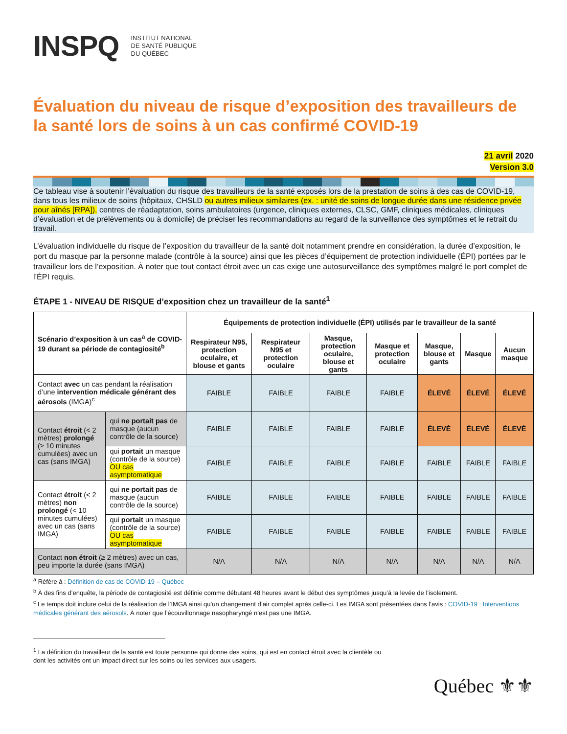INSPQ
INSTITUT NATIONAL
DE SANTÉ PUBLIQUE
DU QUÉBEC
Évaluation du niveau de risque d’exposition des travailleurs de la santé lors de soins à un cas confirmé COVID-19
21 avril 2020
Version 3.0
Ce tableau vise à soutenir l’évaluation du risque des travailleurs de la santé exposés lors de la prestation de soins à des cas de COVID-19, dans tous les milieux de soins (hôpitaux, CHSLD ou autres milieux similaires (ex. : unité de soins de longue durée dans une résidence privée pour aînés [RPA]), centres de réadaptation, soins ambulatoires (urgence, cliniques externes, CLSC, GMF, cliniques médicales, cliniques d’évaluation et de prélèvements ou à domicile) de préciser les recommandations au regard de la surveillance des symptômes et le retrait du travail.
L’évaluation individuelle du risque de l’exposition du travailleur de la santé doit notamment prendre en considération, la durée d’exposition, le port du masque par la personne malade (contrôle à la source) ainsi que les pièces d’équipement de protection individuelle (ÉPI) portées par le travailleur lors de l’exposition. À noter que tout contact étroit avec un cas exige une autosurveillance des symptômes malgré le port complet de l’ÉPI requis.
ÉTAPE 1 - NIVEAU DE RISQUE d’exposition chez un travailleur de la santé<sup>1</sup>
| Scénario d’exposition à un cas<sup>a</sup> de COVID-19 durant sa période de contagiosité<sup>b</sup> | | Équipements de protection individuelle (ÉPI) utilisés par le travailleur de la santé | | | | | | |
| --- | --- | --- | --- | --- | --- | --- | --- | --- |
| | | Respirateur N95, protection oculaire, et blouse et gants | Respirateur N95 et protection oculaire | Masque, protection oculaire, blouse et gants | Masque et protection oculaire | Masque, blouse et gants | Masque | Aucun masque |
| Contact avec un cas pendant la réalisation d’une intervention médicale générant des aérosols (IMGA)<sup>c</sup> | | FAIBLE | FAIBLE | FAIBLE | FAIBLE | ÉLEVÉ | ÉLEVÉ | ÉLEVÉ |
| Contact étroit (< 2 mètres) prolongé (≥ 10 minutes cumulées) avec un cas (sans IMGA) | qui ne portait pas de masque (aucun contrôle de la source) | FAIBLE | FAIBLE | FAIBLE | FAIBLE | ÉLEVÉ | ÉLEVÉ | ÉLEVÉ |
| | qui portait un masque (contrôle de la source) OU cas asymptomatique | FAIBLE | FAIBLE | FAIBLE | FAIBLE | FAIBLE | FAIBLE | FAIBLE |
| Contact étroit (< 2 mètres) non prolongé (< 10 minutes cumulées) avec un cas (sans IMGA) | qui ne portait pas de masque (aucun contrôle de la source) | FAIBLE | FAIBLE | FAIBLE | FAIBLE | FAIBLE | FAIBLE | FAIBLE |
| | qui portait un masque (contrôle de la source) OU cas asymptomatique | FAIBLE | FAIBLE | FAIBLE | FAIBLE | FAIBLE | FAIBLE | FAIBLE |
| Contact non étroit (≥ 2 mètres) avec un cas, peu importe la durée (sans IMGA) | | N/A | N/A | N/A | N/A | N/A | N/A | N/A |
<sup>a</sup> Réfère à : Définition de cas de COVID-19 – Québec
<sup>b</sup> À des fins d’enquête, la période de contagiosité est définie comme débutant 48 heures avant le début des symptômes jusqu’à la levée de l’isolement.
<sup>c</sup> Le temps doit inclure celui de la réalisation de l’IMGA ainsi qu’un changement d’air complet après celle-ci. Les IMGA sont présentées dans l’avis : COVID-19 : Interventions médicales générant des aérosols. À noter que l’écouvillonnage nasopharyngé n’est pas une IMGA.
<sup>1</sup> La définition du travailleur de la santé est toute personne qui donne des soins, qui est en contact étroit avec la clientèle ou dont les activités ont un impact direct sur les soins ou les services aux usagers.
Québec ⚜⚜